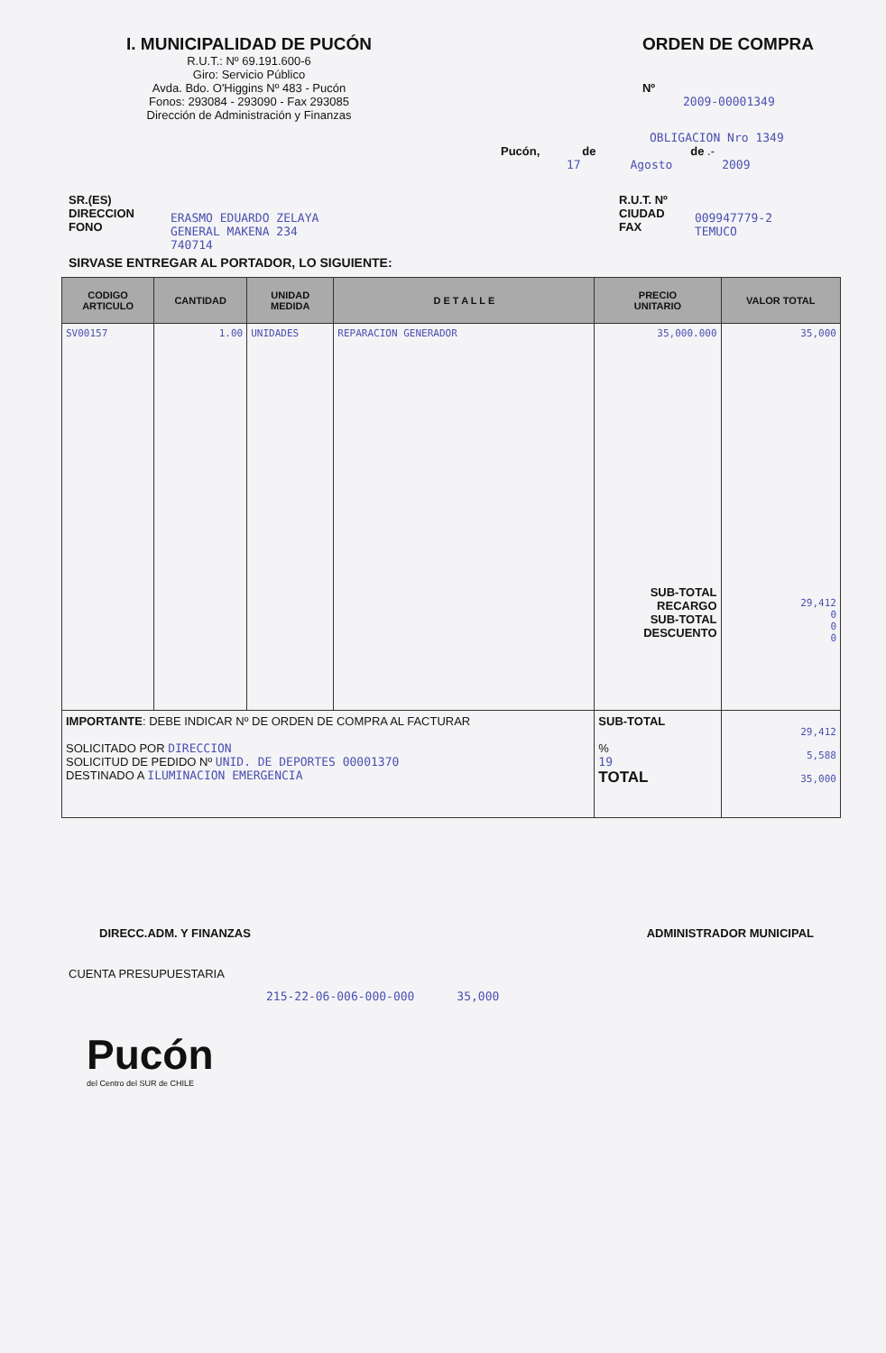I. MUNICIPALIDAD DE PUCÓN
R.U.T.: Nº 69.191.600-6
Giro: Servicio Público
Avda. Bdo. O'Higgins Nº 483 - Pucón
Fonos: 293084 - 293090 - Fax 293085
Dirección de Administración y Finanzas
ORDEN DE COMPRA
Nº
2009-00001349
OBLIGACION Nro 1349
Pucón, de de .-
17 Agosto 2009
SR.(ES)
DIRECCION
FONO
ERASMO EDUARDO ZELAYA
GENERAL MAKENA 234
740714
R.U.T. Nº
CIUDAD
FAX
009947779-2
TEMUCO
SIRVASE ENTREGAR AL PORTADOR, LO SIGUIENTE:
| CODIGO ARTICULO | CANTIDAD | UNIDAD MEDIDA | D E T A L L E | PRECIO UNITARIO | VALOR TOTAL |
| --- | --- | --- | --- | --- | --- |
| SV00157 | 1.00 | UNIDADES | REPARACION GENERADOR | 35,000.000 SUB-TOTAL RECARGO SUB-TOTAL DESCUENTO | 35,000 29,412 0 0 0 |
| IMPORTANTE : DEBE INDICAR Nº DE ORDEN DE COMPRA AL FACTURAR SOLICITADO POR DIRECCION SOLICITUD DE PEDIDO Nº UNID. DE DEPORTES 00001370 DESTINADO A ILUMINACION EMERGENCIA | | | | SUB-TOTAL % 19 TOTAL | 29,412 5,588 35,000 |
DIRECC.ADM. Y FINANZAS ADMINISTRADOR MUNICIPAL
CUENTA PRESUPUESTARIA
215-22-06-006-000-000 35,000
Pucón
del Centro del SUR de CHILE